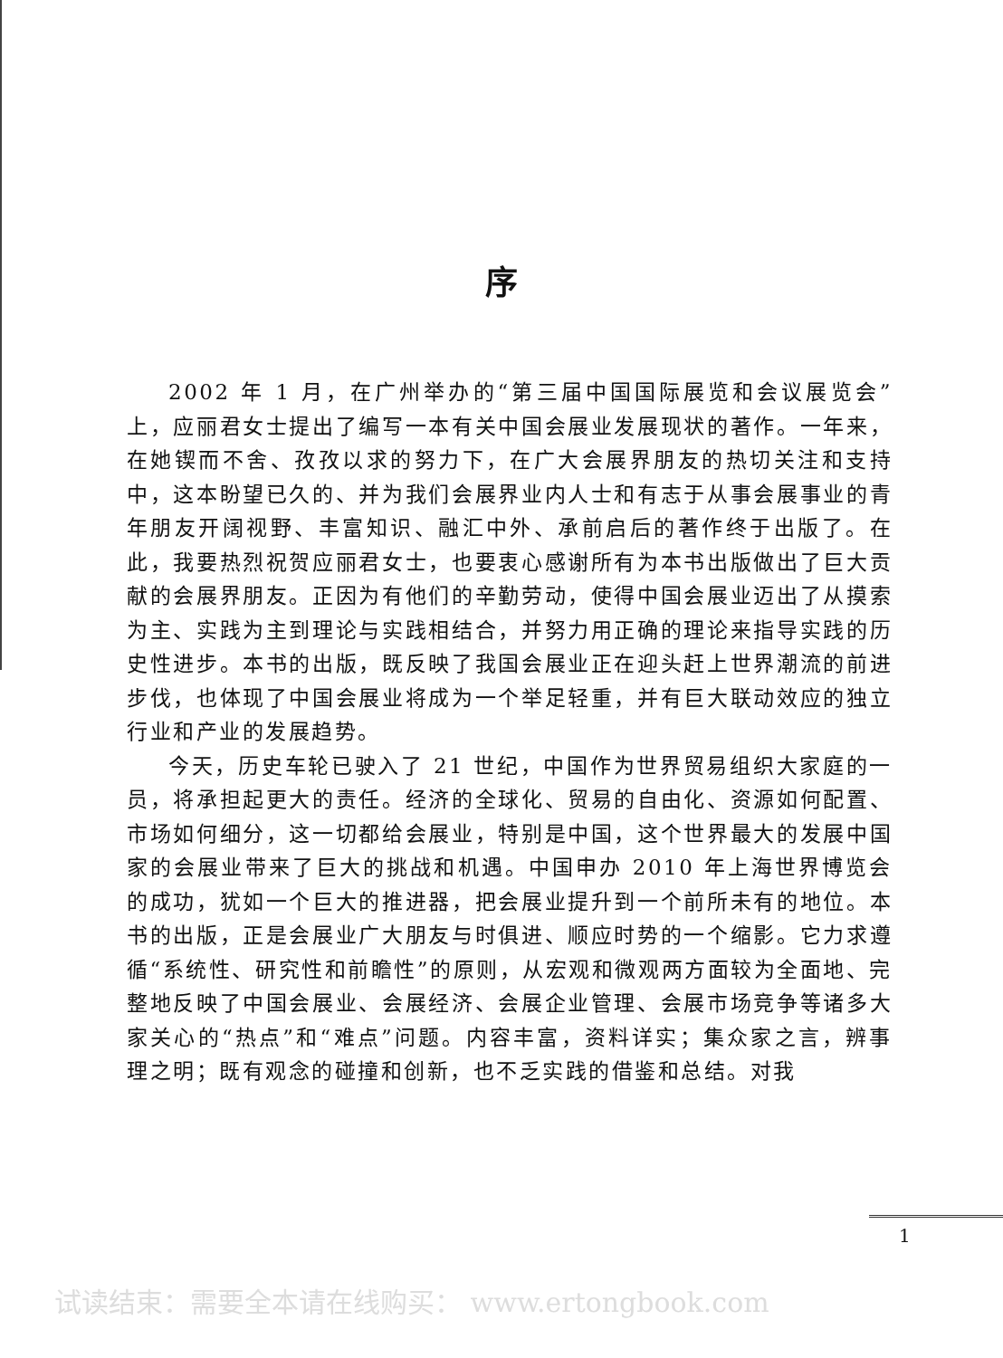序
2002 年 1 月，在广州举办的“第三届中国国际展览和会议展览会”上，应丽君女士提出了编写一本有关中国会展业发展现状的著作。一年来，在她锲而不舍、孜孜以求的努力下，在广大会展界朋友的热切关注和支持中，这本盼望已久的、并为我们会展界业内人士和有志于从事会展事业的青年朋友开阔视野、丰富知识、融汇中外、承前启后的著作终于出版了。在此，我要热烈祝贺应丽君女士，也要衷心感谢所有为本书出版做出了巨大贡献的会展界朋友。正因为有他们的辛勤劳动，使得中国会展业迈出了从摸索为主、实践为主到理论与实践相结合，并努力用正确的理论来指导实践的历史性进步。本书的出版，既反映了我国会展业正在迎头赶上世界潮流的前进步伐，也体现了中国会展业将成为一个举足轻重，并有巨大联动效应的独立行业和产业的发展趋势。
今天，历史车轮已驶入了 21 世纪，中国作为世界贸易组织大家庭的一员，将承担起更大的责任。经济的全球化、贸易的自由化、资源如何配置、市场如何细分，这一切都给会展业，特别是中国，这个世界最大的发展中国家的会展业带来了巨大的挑战和机遇。中国申办 2010 年上海世界博览会的成功，犹如一个巨大的推进器，把会展业提升到一个前所未有的地位。本书的出版，正是会展业广大朋友与时俱进、顺应时势的一个缩影。它力求遵循“系统性、研究性和前瞻性”的原则，从宏观和微观两方面较为全面地、完整地反映了中国会展业、会展经济、会展企业管理、会展市场竞争等诸多大家关心的“热点”和“难点”问题。内容丰富，资料详实；集众家之言，辨事理之明；既有观念的碰撞和创新，也不乏实践的借鉴和总结。对我
1
试读结束：需要全本请在线购买： www.ertongbook.com